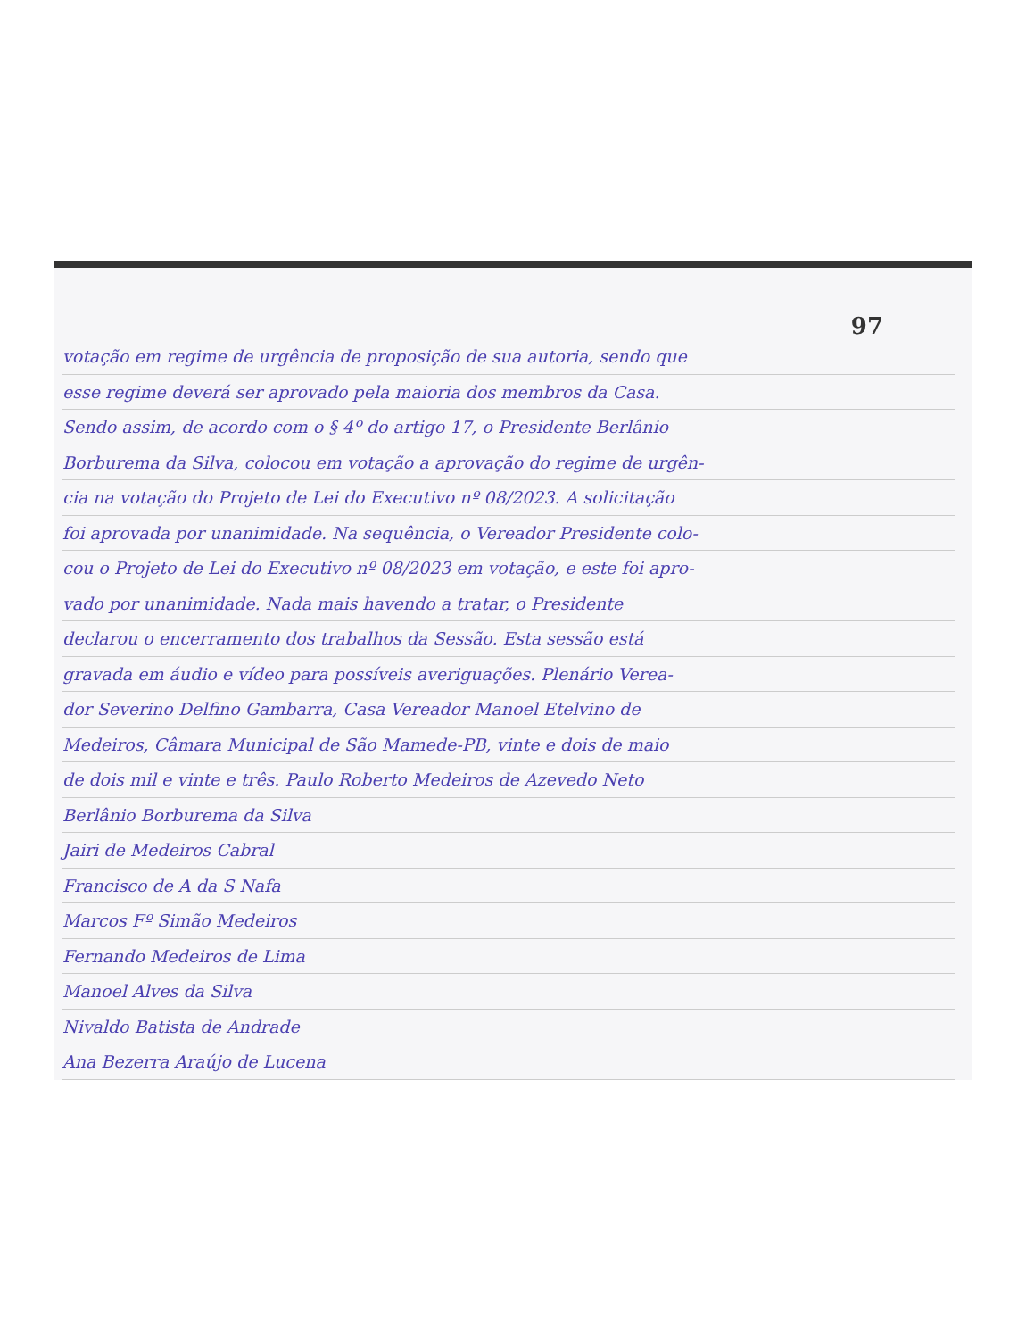97
votação em regime de urgência de proposição de sua autoria, sendo que
esse regime deverá ser aprovado pela maioria dos membros da Casa.
Sendo assim, de acordo com o § 4º do artigo 17, o Presidente Berlânio
Borburema da Silva, colocou em votação a aprovação do regime de urgên-
cia na votação do Projeto de Lei do Executivo nº 08/2023. A solicitação
foi aprovada por unanimidade. Na sequência, o Vereador Presidente colo-
cou o Projeto de Lei do Executivo nº 08/2023 em votação, e este foi apro-
vado por unanimidade. Nada mais havendo a tratar, o Presidente
declarou o encerramento dos trabalhos da Sessão. Esta sessão está
gravada em áudio e vídeo para possíveis averiguações. Plenário Verea-
dor Severino Delfino Gambarra, Casa Vereador Manoel Etelvino de
Medeiros, Câmara Municipal de São Mamede-PB, vinte e dois de maio
de dois mil e vinte e três. Paulo Roberto Medeiros de Azevedo Neto
Berlânio Borburema da Silva
Jairi de Medeiros Cabral
Francisco de A da S Nafa
Marcos Fº Simão Medeiros
Fernando Medeiros de Lima
Manoel Alves da Silva
Nivaldo Batista de Andrade
Ana Bezerra Araújo de Lucena